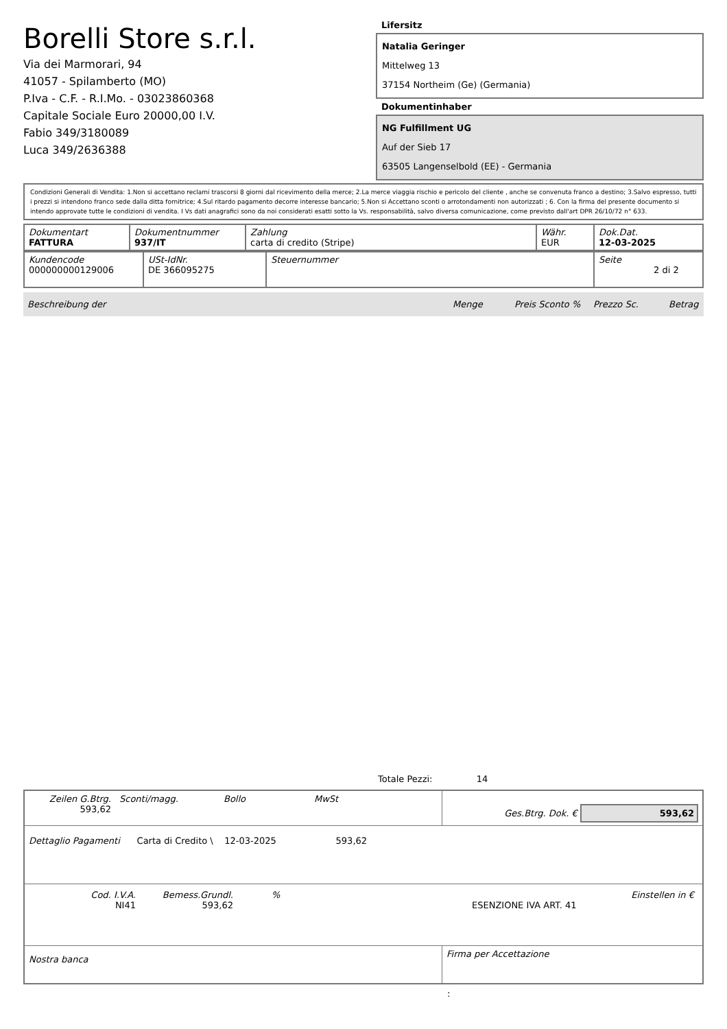Borelli Store s.r.l.
Via dei Marmorari, 94
41057 - Spilamberto (MO)
P.Iva - C.F. - R.I.Mo. - 03023860368
Capitale Sociale Euro 20000,00 I.V.
Fabio 349/3180089
Luca 349/2636388
Lifersitz
Natalia Geringer
Mittelweg 13
37154 Northeim (Ge) (Germania)
Dokumentinhaber
NG Fulfillment UG
Auf der Sieb 17
63505 Langenselbold (EE) - Germania
Condizioni Generali di Vendita: 1.Non si accettano reclami trascorsi 8 giorni dal ricevimento della merce; 2.La merce viaggia rischio e pericolo del cliente , anche se convenuta franco a destino; 3.Salvo espresso, tutti i prezzi si intendono franco sede dalla ditta fornitrice; 4.Sul ritardo pagamento decorre interesse bancario; 5.Non si Accettano sconti o arrotondamenti non autorizzati ; 6. Con la firma del presente documento si intendo approvate tutte le condizioni di vendita. I Vs dati anagrafici sono da noi considerati esatti sotto la Vs. responsabilità, salvo diversa comunicazione, come previsto dall'art DPR 26/10/72 n° 633.
| Dokumentart FATTURA | Dokumentnummer 937/IT | Zahlung carta di credito (Stripe) | Währ. EUR | Dok.Dat. 12-03-2025 |
| Kundencode 000000000129006 | USt-IdNr. DE 366095275 | Steuernummer | Seite 2 di 2 |
Beschreibung der Menge Preis Sconto % Prezzo Sc. Betrag
Totale Pezzi: 14
| Zeilen G.Btrg. 593,62 | Sconti/magg. | Bollo | MwSt | Ges.Btrg. Dok. € 593,62 |
| Dettaglio Pagamenti Carta di Credito \ 12-03-2025 593,62 | | | | |
| / Cod. I.V.A. NI41 / Bemess.Grundl. 593,62 / % / ESENZIONE IVA ART. 41 / Einstellen in € / | | | | |
| Nostra banca | | | | Firma per Accettazione |
: